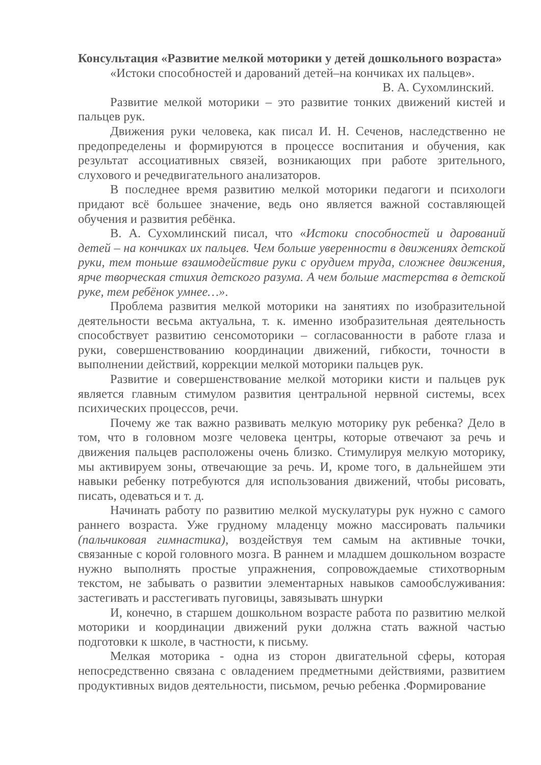Консультация «Развитие мелкой моторики у детей дошкольного возраста»
«Истоки способностей и дарований детей–на кончиках их пальцев».
В. А. Сухомлинский.
Развитие мелкой моторики – это развитие тонких движений кистей и пальцев рук.
Движения руки человека, как писал И. Н. Сеченов, наследственно не предопределены и формируются в процессе воспитания и обучения, как результат ассоциативных связей, возникающих при работе зрительного, слухового и речедвигательного анализаторов.
В последнее время развитию мелкой моторики педагоги и психологи придают всё большее значение, ведь оно является важной составляющей обучения и развития ребёнка.
В. А. Сухомлинский писал, что «Истоки способностей и дарований детей – на кончиках их пальцев. Чем больше уверенности в движениях детской руки, тем тоньше взаимодействие руки с орудием труда, сложнее движения, ярче творческая стихия детского разума. А чем больше мастерства в детской руке, тем ребёнок умнее…».
Проблема развития мелкой моторики на занятиях по изобразительной деятельности весьма актуальна, т. к. именно изобразительная деятельность способствует развитию сенсомоторики – согласованности в работе глаза и руки, совершенствованию координации движений, гибкости, точности в выполнении действий, коррекции мелкой моторики пальцев рук.
Развитие и совершенствование мелкой моторики кисти и пальцев рук является главным стимулом развития центральной нервной системы, всех психических процессов, речи.
Почему же так важно развивать мелкую моторику рук ребенка? Дело в том, что в головном мозге человека центры, которые отвечают за речь и движения пальцев расположены очень близко. Стимулируя мелкую моторику, мы активируем зоны, отвечающие за речь. И, кроме того, в дальнейшем эти навыки ребенку потребуются для использования движений, чтобы рисовать, писать, одеваться и т. д.
Начинать работу по развитию мелкой мускулатуры рук нужно с самого раннего возраста. Уже грудному младенцу можно массировать пальчики (пальчиковая гимнастика), воздействуя тем самым на активные точки, связанные с корой головного мозга. В раннем и младшем дошкольном возрасте нужно выполнять простые упражнения, сопровождаемые стихотворным текстом, не забывать о развитии элементарных навыков самообслуживания: застегивать и расстегивать пуговицы, завязывать шнурки
И, конечно, в старшем дошкольном возрасте работа по развитию мелкой моторики и координации движений руки должна стать важной частью подготовки к школе, в частности, к письму.
Мелкая моторика - одна из сторон двигательной сферы, которая непосредственно связана с овладением предметными действиями, развитием продуктивных видов деятельности, письмом, речью ребенка .Формирование